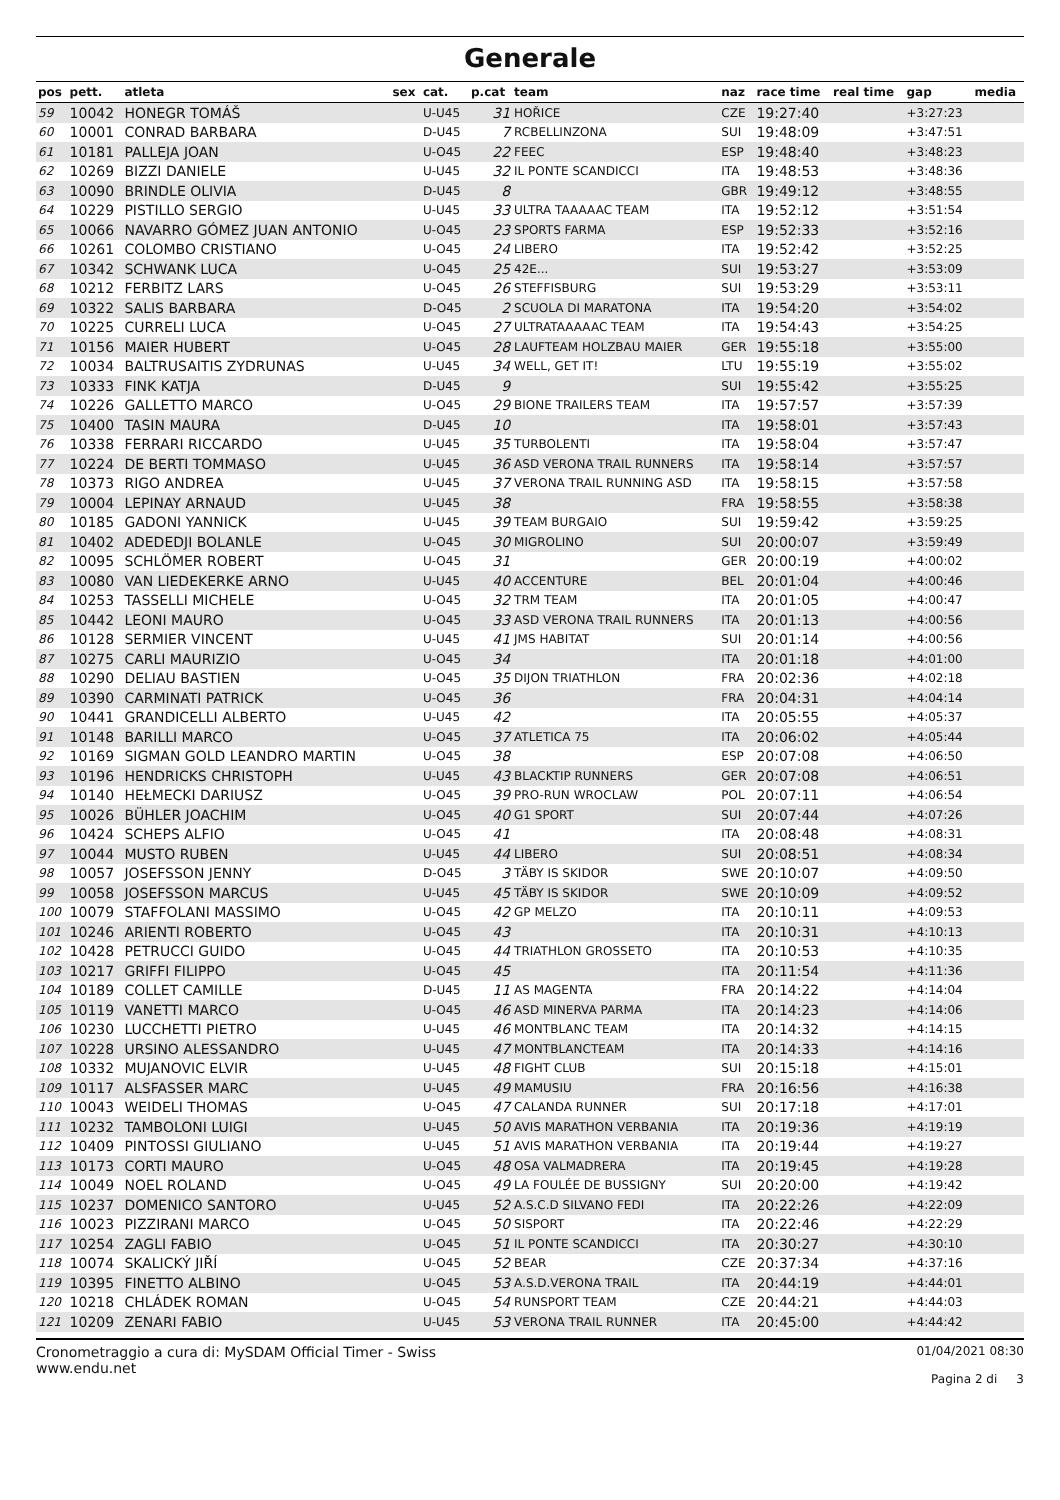Generale
| pos | pett. | atleta | sex | cat. | p.cat | team | naz | race time | real time | gap | media |
| --- | --- | --- | --- | --- | --- | --- | --- | --- | --- | --- | --- |
| 59 | 10042 | HONEGR TOMÁŠ | | U-U45 | 31 | HOŘICE | CZE | 19:27:40 | | +3:27:23 | |
| 60 | 10001 | CONRAD BARBARA | | D-U45 | 7 | RCBELLINZONA | SUI | 19:48:09 | | +3:47:51 | |
| 61 | 10181 | PALLEJA JOAN | | U-O45 | 22 | FEEC | ESP | 19:48:40 | | +3:48:23 | |
| 62 | 10269 | BIZZI DANIELE | | U-U45 | 32 | IL PONTE SCANDICCI | ITA | 19:48:53 | | +3:48:36 | |
| 63 | 10090 | BRINDLE OLIVIA | | D-U45 | 8 | | GBR | 19:49:12 | | +3:48:55 | |
| 64 | 10229 | PISTILLO SERGIO | | U-U45 | 33 | ULTRA TAAAAAC TEAM | ITA | 19:52:12 | | +3:51:54 | |
| 65 | 10066 | NAVARRO GÓMEZ JUAN ANTONIO | | U-O45 | 23 | SPORTS FARMA | ESP | 19:52:33 | | +3:52:16 | |
| 66 | 10261 | COLOMBO CRISTIANO | | U-O45 | 24 | LIBERO | ITA | 19:52:42 | | +3:52:25 | |
| 67 | 10342 | SCHWANK LUCA | | U-O45 | 25 | 42E... | SUI | 19:53:27 | | +3:53:09 | |
| 68 | 10212 | FERBITZ LARS | | U-O45 | 26 | STEFFISBURG | SUI | 19:53:29 | | +3:53:11 | |
| 69 | 10322 | SALIS BARBARA | | D-O45 | 2 | SCUOLA DI MARATONA | ITA | 19:54:20 | | +3:54:02 | |
| 70 | 10225 | CURRELI LUCA | | U-O45 | 27 | ULTRATAAAAAC TEAM | ITA | 19:54:43 | | +3:54:25 | |
| 71 | 10156 | MAIER HUBERT | | U-O45 | 28 | LAUFTEAM HOLZBAU MAIER | GER | 19:55:18 | | +3:55:00 | |
| 72 | 10034 | BALTRUSAITIS ZYDRUNAS | | U-U45 | 34 | WELL, GET IT! | LTU | 19:55:19 | | +3:55:02 | |
| 73 | 10333 | FINK KATJA | | D-U45 | 9 | | SUI | 19:55:42 | | +3:55:25 | |
| 74 | 10226 | GALLETTO MARCO | | U-O45 | 29 | BIONE TRAILERS TEAM | ITA | 19:57:57 | | +3:57:39 | |
| 75 | 10400 | TASIN MAURA | | D-U45 | 10 | | ITA | 19:58:01 | | +3:57:43 | |
| 76 | 10338 | FERRARI RICCARDO | | U-U45 | 35 | TURBOLENTI | ITA | 19:58:04 | | +3:57:47 | |
| 77 | 10224 | DE BERTI TOMMASO | | U-U45 | 36 | ASD VERONA TRAIL RUNNERS | ITA | 19:58:14 | | +3:57:57 | |
| 78 | 10373 | RIGO ANDREA | | U-U45 | 37 | VERONA TRAIL RUNNING ASD | ITA | 19:58:15 | | +3:57:58 | |
| 79 | 10004 | LEPINAY ARNAUD | | U-U45 | 38 | | FRA | 19:58:55 | | +3:58:38 | |
| 80 | 10185 | GADONI YANNICK | | U-U45 | 39 | TEAM BURGAIO | SUI | 19:59:42 | | +3:59:25 | |
| 81 | 10402 | ADEDEDJI BOLANLE | | U-O45 | 30 | MIGROLINO | SUI | 20:00:07 | | +3:59:49 | |
| 82 | 10095 | SCHLÖMER ROBERT | | U-O45 | 31 | | GER | 20:00:19 | | +4:00:02 | |
| 83 | 10080 | VAN LIEDEKERKE ARNO | | U-U45 | 40 | ACCENTURE | BEL | 20:01:04 | | +4:00:46 | |
| 84 | 10253 | TASSELLI MICHELE | | U-O45 | 32 | TRM TEAM | ITA | 20:01:05 | | +4:00:47 | |
| 85 | 10442 | LEONI MAURO | | U-O45 | 33 | ASD VERONA TRAIL RUNNERS | ITA | 20:01:13 | | +4:00:56 | |
| 86 | 10128 | SERMIER VINCENT | | U-U45 | 41 | JMS HABITAT | SUI | 20:01:14 | | +4:00:56 | |
| 87 | 10275 | CARLI MAURIZIO | | U-O45 | 34 | | ITA | 20:01:18 | | +4:01:00 | |
| 88 | 10290 | DELIAU BASTIEN | | U-O45 | 35 | DIJON TRIATHLON | FRA | 20:02:36 | | +4:02:18 | |
| 89 | 10390 | CARMINATI PATRICK | | U-O45 | 36 | | FRA | 20:04:31 | | +4:04:14 | |
| 90 | 10441 | GRANDICELLI ALBERTO | | U-U45 | 42 | | ITA | 20:05:55 | | +4:05:37 | |
| 91 | 10148 | BARILLI MARCO | | U-O45 | 37 | ATLETICA 75 | ITA | 20:06:02 | | +4:05:44 | |
| 92 | 10169 | SIGMAN GOLD LEANDRO MARTIN | | U-O45 | 38 | | ESP | 20:07:08 | | +4:06:50 | |
| 93 | 10196 | HENDRICKS CHRISTOPH | | U-U45 | 43 | BLACKTIP RUNNERS | GER | 20:07:08 | | +4:06:51 | |
| 94 | 10140 | HEŁMECKI DARIUSZ | | U-O45 | 39 | PRO-RUN WROCLAW | POL | 20:07:11 | | +4:06:54 | |
| 95 | 10026 | BÜHLER JOACHIM | | U-O45 | 40 | G1 SPORT | SUI | 20:07:44 | | +4:07:26 | |
| 96 | 10424 | SCHEPS ALFIO | | U-O45 | 41 | | ITA | 20:08:48 | | +4:08:31 | |
| 97 | 10044 | MUSTO RUBEN | | U-U45 | 44 | LIBERO | SUI | 20:08:51 | | +4:08:34 | |
| 98 | 10057 | JOSEFSSON JENNY | | D-O45 | 3 | TÄBY IS SKIDOR | SWE | 20:10:07 | | +4:09:50 | |
| 99 | 10058 | JOSEFSSON MARCUS | | U-U45 | 45 | TÄBY IS SKIDOR | SWE | 20:10:09 | | +4:09:52 | |
| 100 | 10079 | STAFFOLANI MASSIMO | | U-O45 | 42 | GP MELZO | ITA | 20:10:11 | | +4:09:53 | |
| 101 | 10246 | ARIENTI ROBERTO | | U-O45 | 43 | | ITA | 20:10:31 | | +4:10:13 | |
| 102 | 10428 | PETRUCCI GUIDO | | U-O45 | 44 | TRIATHLON GROSSETO | ITA | 20:10:53 | | +4:10:35 | |
| 103 | 10217 | GRIFFI FILIPPO | | U-O45 | 45 | | ITA | 20:11:54 | | +4:11:36 | |
| 104 | 10189 | COLLET CAMILLE | | D-U45 | 11 | AS MAGENTA | FRA | 20:14:22 | | +4:14:04 | |
| 105 | 10119 | VANETTI MARCO | | U-O45 | 46 | ASD MINERVA PARMA | ITA | 20:14:23 | | +4:14:06 | |
| 106 | 10230 | LUCCHETTI PIETRO | | U-U45 | 46 | MONTBLANC TEAM | ITA | 20:14:32 | | +4:14:15 | |
| 107 | 10228 | URSINO ALESSANDRO | | U-U45 | 47 | MONTBLANCTEAM | ITA | 20:14:33 | | +4:14:16 | |
| 108 | 10332 | MUJANOVIC ELVIR | | U-U45 | 48 | FIGHT CLUB | SUI | 20:15:18 | | +4:15:01 | |
| 109 | 10117 | ALSFASSER MARC | | U-U45 | 49 | MAMUSIU | FRA | 20:16:56 | | +4:16:38 | |
| 110 | 10043 | WEIDELI THOMAS | | U-O45 | 47 | CALANDA RUNNER | SUI | 20:17:18 | | +4:17:01 | |
| 111 | 10232 | TAMBOLONI LUIGI | | U-U45 | 50 | AVIS MARATHON VERBANIA | ITA | 20:19:36 | | +4:19:19 | |
| 112 | 10409 | PINTOSSI GIULIANO | | U-U45 | 51 | AVIS MARATHON VERBANIA | ITA | 20:19:44 | | +4:19:27 | |
| 113 | 10173 | CORTI MAURO | | U-O45 | 48 | OSA VALMADRERA | ITA | 20:19:45 | | +4:19:28 | |
| 114 | 10049 | NOEL ROLAND | | U-O45 | 49 | LA FOULÉE DE BUSSIGNY | SUI | 20:20:00 | | +4:19:42 | |
| 115 | 10237 | DOMENICO SANTORO | | U-U45 | 52 | A.S.C.D SILVANO FEDI | ITA | 20:22:26 | | +4:22:09 | |
| 116 | 10023 | PIZZIRANI MARCO | | U-O45 | 50 | SISPORT | ITA | 20:22:46 | | +4:22:29 | |
| 117 | 10254 | ZAGLI FABIO | | U-O45 | 51 | IL PONTE SCANDICCI | ITA | 20:30:27 | | +4:30:10 | |
| 118 | 10074 | SKALICKÝ JIŘÍ | | U-O45 | 52 | BEAR | CZE | 20:37:34 | | +4:37:16 | |
| 119 | 10395 | FINETTO ALBINO | | U-O45 | 53 | A.S.D.VERONA TRAIL | ITA | 20:44:19 | | +4:44:01 | |
| 120 | 10218 | CHLÁDEK ROMAN | | U-O45 | 54 | RUNSPORT TEAM | CZE | 20:44:21 | | +4:44:03 | |
| 121 | 10209 | ZENARI FABIO | | U-U45 | 53 | VERONA TRAIL RUNNER | ITA | 20:45:00 | | +4:44:42 | |
Cronometraggio a cura di: MySDAM Official Timer - Swiss
www.endu.net
01/04/2021 08:30
Pagina 2 di 3